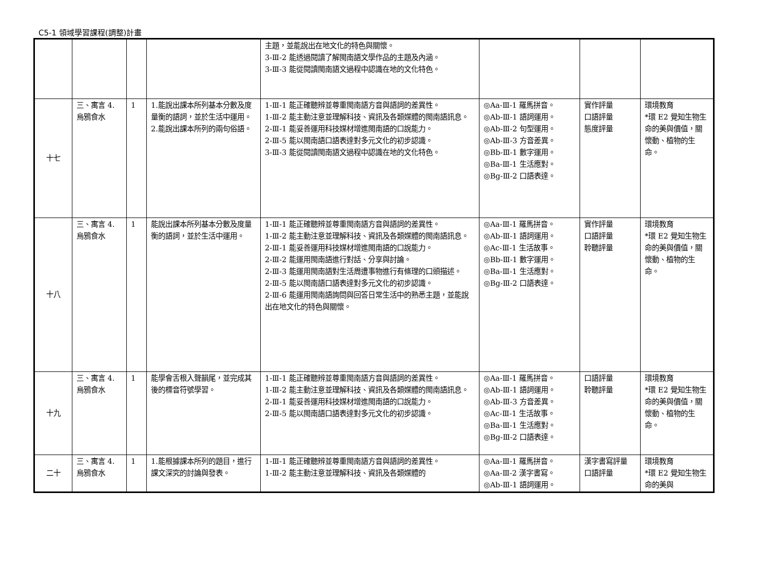C5-1 領域學習課程(調整)計畫
| | | | | 主題，並能說出在地文化的特色與關懷。 3-Ⅲ-2 能透過閱讀了解閩南語文學作品的主題及內涵。 3-Ⅲ-3 能從閱讀閩南語文過程中認識在地的文化特色。 | | | |
| 十七 | 三、寓言 4. 烏鴉食水 | 1 | 1.能說出課本所列基本分數及度量衡的語詞，並於生活中運用。 2.能說出課本所列的兩句俗語。 | 1-Ⅲ-1 能正確聽辨並尊重閩南語方音與語詞的差異性。 1-Ⅲ-2 能主動注意並理解科技、資訊及各類媒體的閩南語訊息。 2-Ⅲ-1 能妥善運用科技媒材增進閩南語的口說能力。 2-Ⅲ-5 能以閩南語口語表達對多元文化的初步認識。 3-Ⅲ-3 能從閱讀閩南語文過程中認識在地的文化特色。 | ◎Aa-Ⅲ-1 羅馬拼音。 ◎Ab-Ⅲ-1 語詞運用。 ◎Ab-Ⅲ-2 句型運用。 ◎Ab-Ⅲ-3 方音差異。 ◎Bb-Ⅲ-1 數字運用。 ◎Ba-Ⅲ-1 生活應對。 ◎Bg-Ⅲ-2 口語表達。 | 實作評量 口語評量 態度評量 | 環境教育 *環 E2 覺知生物生命的美與價值，關懷動、植物的生命。 |
| 十八 | 三、寓言 4. 烏鴉食水 | 1 | 能說出課本所列基本分數及度量衡的語詞，並於生活中運用。 | 1-Ⅲ-1 能正確聽辨並尊重閩南語方音與語詞的差異性。 1-Ⅲ-2 能主動注意並理解科技、資訊及各類媒體的閩南語訊息。 2-Ⅲ-1 能妥善運用科技媒材增進閩南語的口說能力。 2-Ⅲ-2 能運用閩南語進行對話、分享與討論。 2-Ⅲ-3 能運用閩南語對生活周遭事物進行有條理的口頭描述。 2-Ⅲ-5 能以閩南語口語表達對多元文化的初步認識。 2-Ⅲ-6 能運用閩南語詢問與回答日常生活中的熟悉主題，並能說出在地文化的特色與關懷。 | ◎Aa-Ⅲ-1 羅馬拼音。 ◎Ab-Ⅲ-1 語詞運用。 ◎Ac-Ⅲ-1 生活故事。 ◎Bb-Ⅲ-1 數字運用。 ◎Ba-Ⅲ-1 生活應對。 ◎Bg-Ⅲ-2 口語表達。 | 實作評量 口語評量 聆聽評量 | 環境教育 *環 E2 覺知生物生命的美與價值，關懷動、植物的生命。 |
| 十九 | 三、寓言 4. 烏鴉食水 | 1 | 能學會舌根入聲韻尾，並完成其後的標音符號學習。 | 1-Ⅲ-1 能正確聽辨並尊重閩南語方音與語詞的差異性。 1-Ⅲ-2 能主動注意並理解科技、資訊及各類媒體的閩南語訊息。 2-Ⅲ-1 能妥善運用科技媒材增進閩南語的口說能力。 2-Ⅲ-5 能以閩南語口語表達對多元文化的初步認識。 | ◎Aa-Ⅲ-1 羅馬拼音。 ◎Ab-Ⅲ-1 語詞運用。 ◎Ab-Ⅲ-3 方音差異。 ◎Ac-Ⅲ-1 生活故事。 ◎Ba-Ⅲ-1 生活應對。 ◎Bg-Ⅲ-2 口語表達。 | 口語評量 聆聽評量 | 環境教育 *環 E2 覺知生物生命的美與價值，關懷動、植物的生命。 |
| 二十 | 三、寓言 4. 烏鴉食水 | 1 | 1.能根據課本所列的題目，進行課文深究的討論與發表。 | 1-Ⅲ-1 能正確聽辨並尊重閩南語方音與語詞的差異性。 1-Ⅲ-2 能主動注意並理解科技、資訊及各類媒體的 | ◎Aa-Ⅲ-1 羅馬拼音。 ◎Aa-Ⅲ-2 漢字書寫。 ◎Ab-Ⅲ-1 語詞運用。 | 漢字書寫評量 口語評量 | 環境教育 *環 E2 覺知生物生命的美與 |